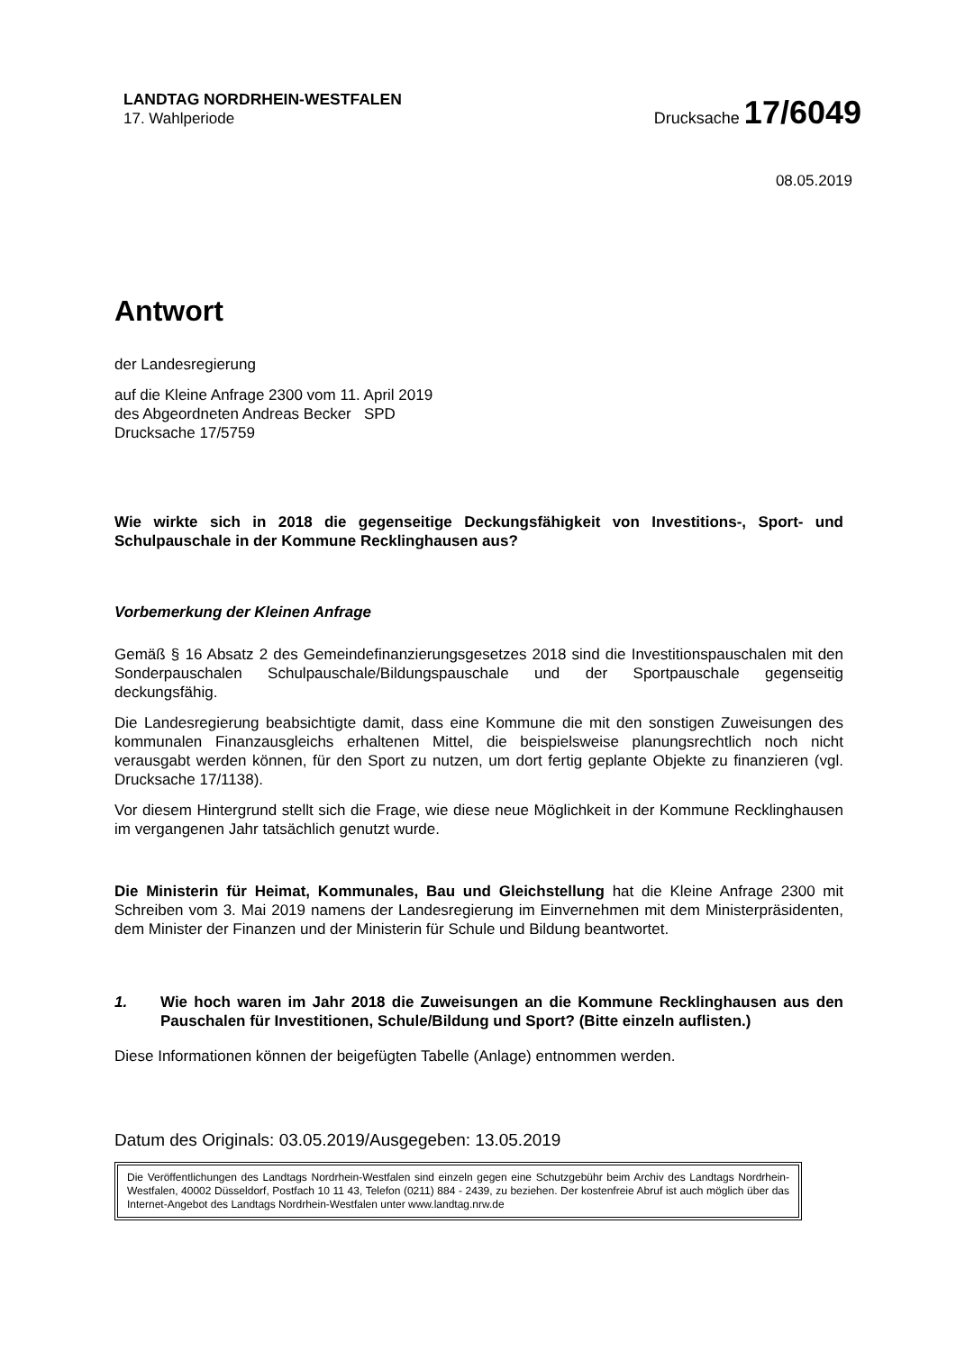LANDTAG NORDRHEIN-WESTFALEN
17. Wahlperiode
Drucksache 17/6049
08.05.2019
Antwort
der Landesregierung
auf die Kleine Anfrage 2300 vom 11. April 2019
des Abgeordneten Andreas Becker SPD
Drucksache 17/5759
Wie wirkte sich in 2018 die gegenseitige Deckungsfähigkeit von Investitions-, Sport- und Schulpauschale in der Kommune Recklinghausen aus?
Vorbemerkung der Kleinen Anfrage
Gemäß § 16 Absatz 2 des Gemeindefinanzierungsgesetzes 2018 sind die Investitionspauschalen mit den Sonderpauschalen Schulpauschale/Bildungspauschale und der Sportpauschale gegenseitig deckungsfähig.
Die Landesregierung beabsichtigte damit, dass eine Kommune die mit den sonstigen Zuweisungen des kommunalen Finanzausgleichs erhaltenen Mittel, die beispielsweise planungsrechtlich noch nicht verausgabt werden können, für den Sport zu nutzen, um dort fertig geplante Objekte zu finanzieren (vgl. Drucksache 17/1138).
Vor diesem Hintergrund stellt sich die Frage, wie diese neue Möglichkeit in der Kommune Recklinghausen im vergangenen Jahr tatsächlich genutzt wurde.
Die Ministerin für Heimat, Kommunales, Bau und Gleichstellung hat die Kleine Anfrage 2300 mit Schreiben vom 3. Mai 2019 namens der Landesregierung im Einvernehmen mit dem Ministerpräsidenten, dem Minister der Finanzen und der Ministerin für Schule und Bildung beantwortet.
1. Wie hoch waren im Jahr 2018 die Zuweisungen an die Kommune Recklinghausen aus den Pauschalen für Investitionen, Schule/Bildung und Sport? (Bitte einzeln auflisten.)
Diese Informationen können der beigefügten Tabelle (Anlage) entnommen werden.
Datum des Originals: 03.05.2019/Ausgegeben: 13.05.2019
Die Veröffentlichungen des Landtags Nordrhein-Westfalen sind einzeln gegen eine Schutzgebühr beim Archiv des Landtags Nordrhein-Westfalen, 40002 Düsseldorf, Postfach 10 11 43, Telefon (0211) 884 - 2439, zu beziehen. Der kostenfreie Abruf ist auch möglich über das Internet-Angebot des Landtags Nordrhein-Westfalen unter www.landtag.nrw.de